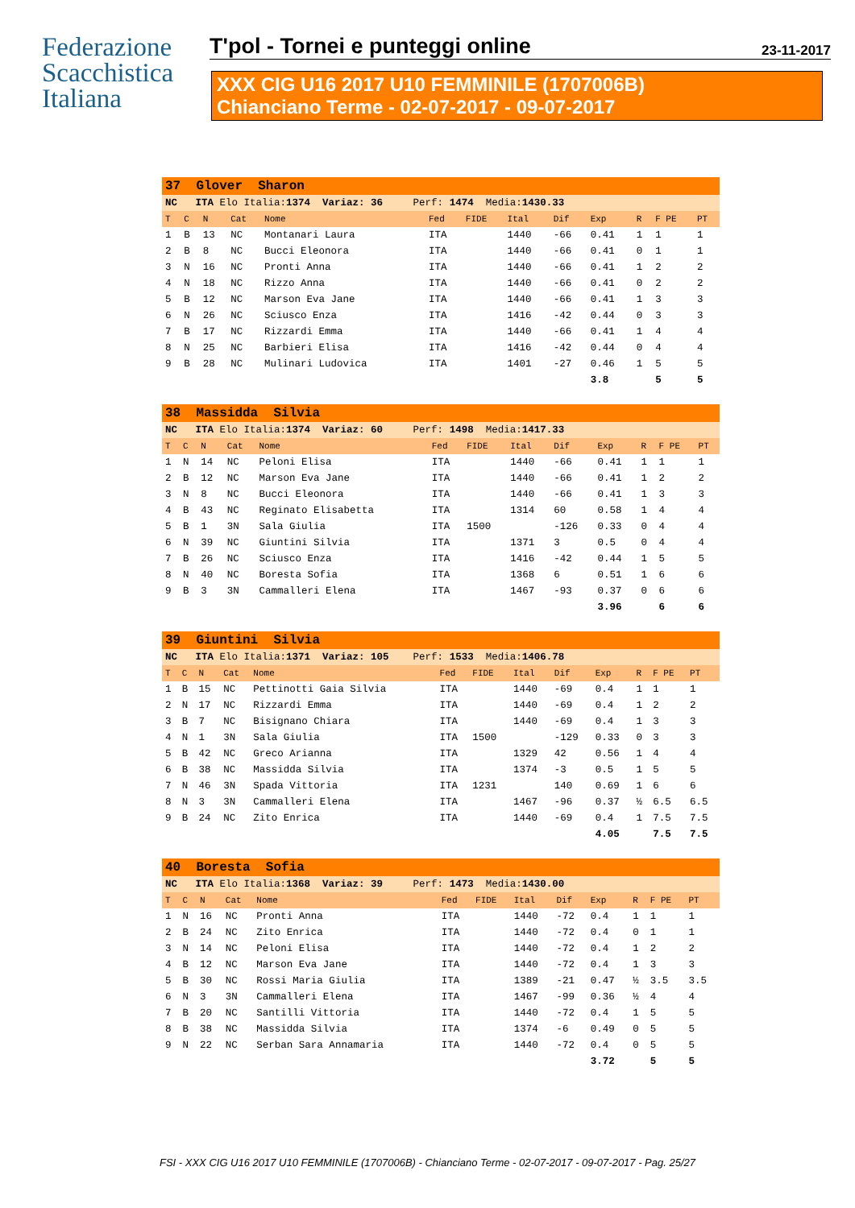Federazione
Scacchistica
Italiana
T'pol - Tornei e punteggi online
23-11-2017
XXX CIG U16 2017 U10 FEMMINILE (1707006B)
Chianciano Terme - 02-07-2017 - 09-07-2017
| 37 Glover Sharon | | | | | | | | | | | | |
| NC ITA Elo Italia: 1374 Variaz: 36 Perf: 1474 Media: 1430.33 | | | | | | | | | | | | |
| T | C | N | Cat | Nome | Fed | FIDE | Ital | Dif | Exp | R | F PE | PT |
| 1 | B | 13 | NC | Montanari Laura | ITA | | 1440 | -66 | 0.41 | 1 | 1 | 1 |
| 2 | B | 8 | NC | Bucci Eleonora | ITA | | 1440 | -66 | 0.41 | 0 | 1 | 1 |
| 3 | N | 16 | NC | Pronti Anna | ITA | | 1440 | -66 | 0.41 | 1 | 2 | 2 |
| 4 | N | 18 | NC | Rizzo Anna | ITA | | 1440 | -66 | 0.41 | 0 | 2 | 2 |
| 5 | B | 12 | NC | Marson Eva Jane | ITA | | 1440 | -66 | 0.41 | 1 | 3 | 3 |
| 6 | N | 26 | NC | Sciusco Enza | ITA | | 1416 | -42 | 0.44 | 0 | 3 | 3 |
| 7 | B | 17 | NC | Rizzardi Emma | ITA | | 1440 | -66 | 0.41 | 1 | 4 | 4 |
| 8 | N | 25 | NC | Barbieri Elisa | ITA | | 1416 | -42 | 0.44 | 0 | 4 | 4 |
| 9 | B | 28 | NC | Mulinari Ludovica | ITA | | 1401 | -27 | 0.46 | 1 | 5 | 5 |
| | | | | | | | | | 3.8 | | 5 | 5 |
| 38 Massidda Silvia | | | | | | | | | | | | |
| NC ITA Elo Italia: 1374 Variaz: 60 Perf: 1498 Media: 1417.33 | | | | | | | | | | | | |
| T | C | N | Cat | Nome | Fed | FIDE | Ital | Dif | Exp | R | F PE | PT |
| 1 | N | 14 | NC | Peloni Elisa | ITA | | 1440 | -66 | 0.41 | 1 | 1 | 1 |
| 2 | B | 12 | NC | Marson Eva Jane | ITA | | 1440 | -66 | 0.41 | 1 | 2 | 2 |
| 3 | N | 8 | NC | Bucci Eleonora | ITA | | 1440 | -66 | 0.41 | 1 | 3 | 3 |
| 4 | B | 43 | NC | Reginato Elisabetta | ITA | | 1314 | 60 | 0.58 | 1 | 4 | 4 |
| 5 | B | 1 | 3N | Sala Giulia | ITA | 1500 | | -126 | 0.33 | 0 | 4 | 4 |
| 6 | N | 39 | NC | Giuntini Silvia | ITA | | 1371 | 3 | 0.5 | 0 | 4 | 4 |
| 7 | B | 26 | NC | Sciusco Enza | ITA | | 1416 | -42 | 0.44 | 1 | 5 | 5 |
| 8 | N | 40 | NC | Boresta Sofia | ITA | | 1368 | 6 | 0.51 | 1 | 6 | 6 |
| 9 | B | 3 | 3N | Cammalleri Elena | ITA | | 1467 | -93 | 0.37 | 0 | 6 | 6 |
| | | | | | | | | | 3.96 | | 6 | 6 |
| 39 Giuntini Silvia | | | | | | | | | | | | |
| NC ITA Elo Italia: 1371 Variaz: 105 Perf: 1533 Media: 1406.78 | | | | | | | | | | | | |
| T | C | N | Cat | Nome | Fed | FIDE | Ital | Dif | Exp | R | F PE | PT |
| 1 | B | 15 | NC | Pettinotti Gaia Silvia | ITA | | 1440 | -69 | 0.4 | 1 | 1 | 1 |
| 2 | N | 17 | NC | Rizzardi Emma | ITA | | 1440 | -69 | 0.4 | 1 | 2 | 2 |
| 3 | B | 7 | NC | Bisignano Chiara | ITA | | 1440 | -69 | 0.4 | 1 | 3 | 3 |
| 4 | N | 1 | 3N | Sala Giulia | ITA | 1500 | | -129 | 0.33 | 0 | 3 | 3 |
| 5 | B | 42 | NC | Greco Arianna | ITA | | 1329 | 42 | 0.56 | 1 | 4 | 4 |
| 6 | B | 38 | NC | Massidda Silvia | ITA | | 1374 | -3 | 0.5 | 1 | 5 | 5 |
| 7 | N | 46 | 3N | Spada Vittoria | ITA | 1231 | | 140 | 0.69 | 1 | 6 | 6 |
| 8 | N | 3 | 3N | Cammalleri Elena | ITA | | 1467 | -96 | 0.37 | ½ | 6.5 | 6.5 |
| 9 | B | 24 | NC | Zito Enrica | ITA | | 1440 | -69 | 0.4 | 1 | 7.5 | 7.5 |
| | | | | | | | | | 4.05 | | 7.5 | 7.5 |
| 40 Boresta Sofia | | | | | | | | | | | | |
| NC ITA Elo Italia: 1368 Variaz: 39 Perf: 1473 Media: 1430.00 | | | | | | | | | | | | |
| T | C | N | Cat | Nome | Fed | FIDE | Ital | Dif | Exp | R | F PE | PT |
| 1 | N | 16 | NC | Pronti Anna | ITA | | 1440 | -72 | 0.4 | 1 | 1 | 1 |
| 2 | B | 24 | NC | Zito Enrica | ITA | | 1440 | -72 | 0.4 | 0 | 1 | 1 |
| 3 | N | 14 | NC | Peloni Elisa | ITA | | 1440 | -72 | 0.4 | 1 | 2 | 2 |
| 4 | B | 12 | NC | Marson Eva Jane | ITA | | 1440 | -72 | 0.4 | 1 | 3 | 3 |
| 5 | B | 30 | NC | Rossi Maria Giulia | ITA | | 1389 | -21 | 0.47 | ½ | 3.5 | 3.5 |
| 6 | N | 3 | 3N | Cammalleri Elena | ITA | | 1467 | -99 | 0.36 | ½ | 4 | 4 |
| 7 | B | 20 | NC | Santilli Vittoria | ITA | | 1440 | -72 | 0.4 | 1 | 5 | 5 |
| 8 | B | 38 | NC | Massidda Silvia | ITA | | 1374 | -6 | 0.49 | 0 | 5 | 5 |
| 9 | N | 22 | NC | Serban Sara Annamaria | ITA | | 1440 | -72 | 0.4 | 0 | 5 | 5 |
| | | | | | | | | | 3.72 | | 5 | 5 |
FSI - XXX CIG U16 2017 U10 FEMMINILE (1707006B) - Chianciano Terme - 02-07-2017 - 09-07-2017 - Pag. 25/27